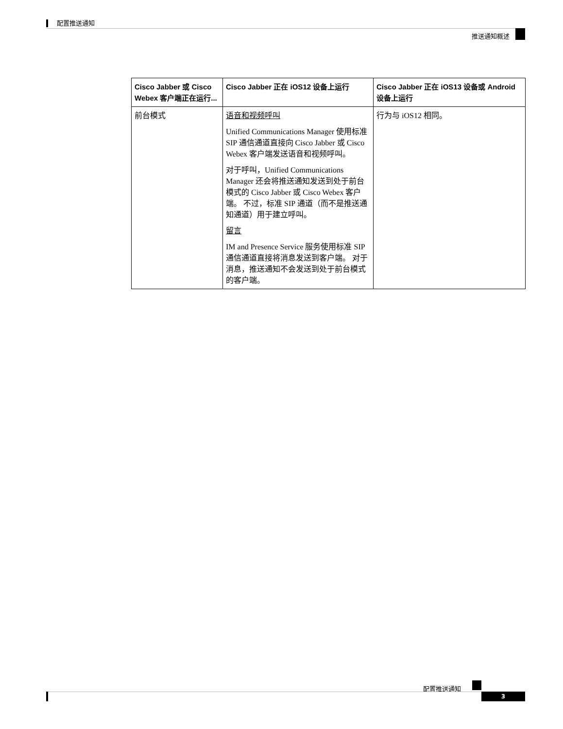配置推送通知
推送通知概述
| Cisco Jabber 或 Cisco Webex 客户端正在运行... | Cisco Jabber 正在 iOS12 设备上运行 | Cisco Jabber 正在 iOS13 设备或 Android 设备上运行 |
| --- | --- | --- |
| 前台模式 | 语音和视频呼叫 Unified Communications Manager 使用标准 SIP 通信通道直接向 Cisco Jabber 或 Cisco Webex 客户端发送语音和视频呼叫。 对于呼叫，Unified Communications Manager 还会将推送通知发送到处于前台模式的 Cisco Jabber 或 Cisco Webex 客户端。 不过，标准 SIP 通道（而不是推送通知通道）用于建立呼叫。 留言 IM and Presence Service 服务使用标准 SIP 通信通道直接将消息发送到客户端。 对于消息，推送通知不会发送到处于前台模式的客户端。 | 行为与 iOS12 相同。 |
配置推送通知
3